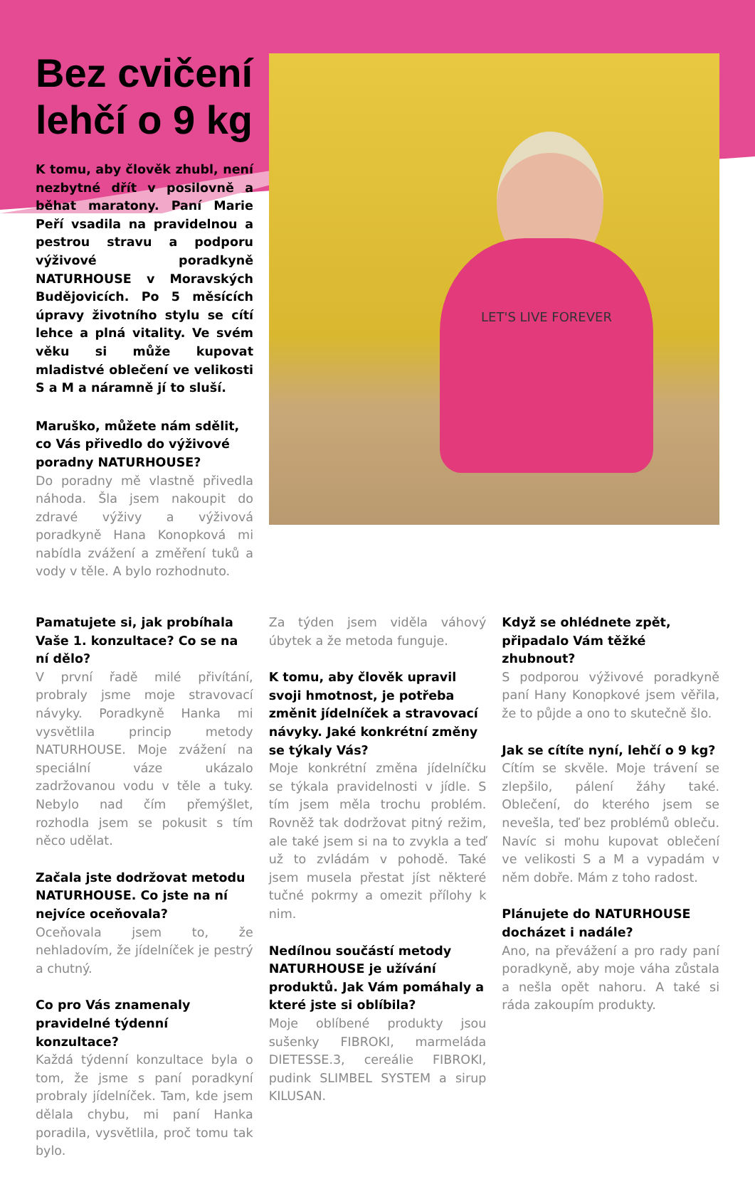Bez cvičení lehčí o 9 kg
K tomu, aby člověk zhubl, není nezbytné dřít v posilovně a běhat maratony. Paní Marie Peří vsadila na pravidelnou a pestrou stravu a podporu výživové poradkyně NATURHOUSE v Moravských Budějovicích. Po 5 měsících úpravy životního stylu se cítí lehce a plná vitality. Ve svém věku si může kupovat mladistvé oblečení ve velikosti S a M a náramně jí to sluší.
Maruško, můžete nám sdělit, co Vás přivedlo do výživové poradny NATURHOUSE?
Do poradny mě vlastně přivedla náhoda. Šla jsem nakoupit do zdravé výživy a výživová poradkyně Hana Konopková mi nabídla zvážení a změření tuků a vody v těle. A bylo rozhodnuto.
LET'S LIVE FOREVER
Pamatujete si, jak probíhala Vaše 1. konzultace? Co se na ní dělo?
V první řadě milé přivítání, probraly jsme moje stravovací návyky. Poradkyně Hanka mi vysvětlila princip metody NATURHOUSE. Moje zvážení na speciální váze ukázalo zadržovanou vodu v těle a tuky. Nebylo nad čím přemýšlet, rozhodla jsem se pokusit s tím něco udělat.
Začala jste dodržovat metodu NATURHOUSE. Co jste na ní nejvíce oceňovala?
Oceňovala jsem to, že nehladovím, že jídelníček je pestrý a chutný.
Co pro Vás znamenaly pravidelné týdenní konzultace?
Každá týdenní konzultace byla o tom, že jsme s paní poradkyní probraly jídelníček. Tam, kde jsem dělala chybu, mi paní Hanka poradila, vysvětlila, proč tomu tak bylo.
Za týden jsem viděla váhový úbytek a že metoda funguje.
K tomu, aby člověk upravil svoji hmotnost, je potřeba změnit jídelníček a stravovací návyky. Jaké konkrétní změny se týkaly Vás?
Moje konkrétní změna jídelníčku se týkala pravidelnosti v jídle. S tím jsem měla trochu problém. Rovněž tak dodržovat pitný režim, ale také jsem si na to zvykla a teď už to zvládám v pohodě. Také jsem musela přestat jíst některé tučné pokrmy a omezit přílohy k nim.
Nedílnou součástí metody NATURHOUSE je užívání produktů. Jak Vám pomáhaly a které jste si oblíbila?
Moje oblíbené produkty jsou sušenky FIBROKI, marmeláda DIETESSE.3, cereálie FIBROKI, pudink SLIMBEL SYSTEM a sirup KILUSAN.
Když se ohlédnete zpět, připadalo Vám těžké zhubnout?
S podporou výživové poradkyně paní Hany Konopkové jsem věřila, že to půjde a ono to skutečně šlo.
Jak se cítíte nyní, lehčí o 9 kg?
Cítím se skvěle. Moje trávení se zlepšilo, pálení žáhy také. Oblečení, do kterého jsem se nevešla, teď bez problémů obleču. Navíc si mohu kupovat oblečení ve velikosti S a M a vypadám v něm dobře. Mám z toho radost.
Plánujete do NATURHOUSE docházet i nadále?
Ano, na převážení a pro rady paní poradkyně, aby moje váha zůstala a nešla opět nahoru. A také si ráda zakoupím produkty.